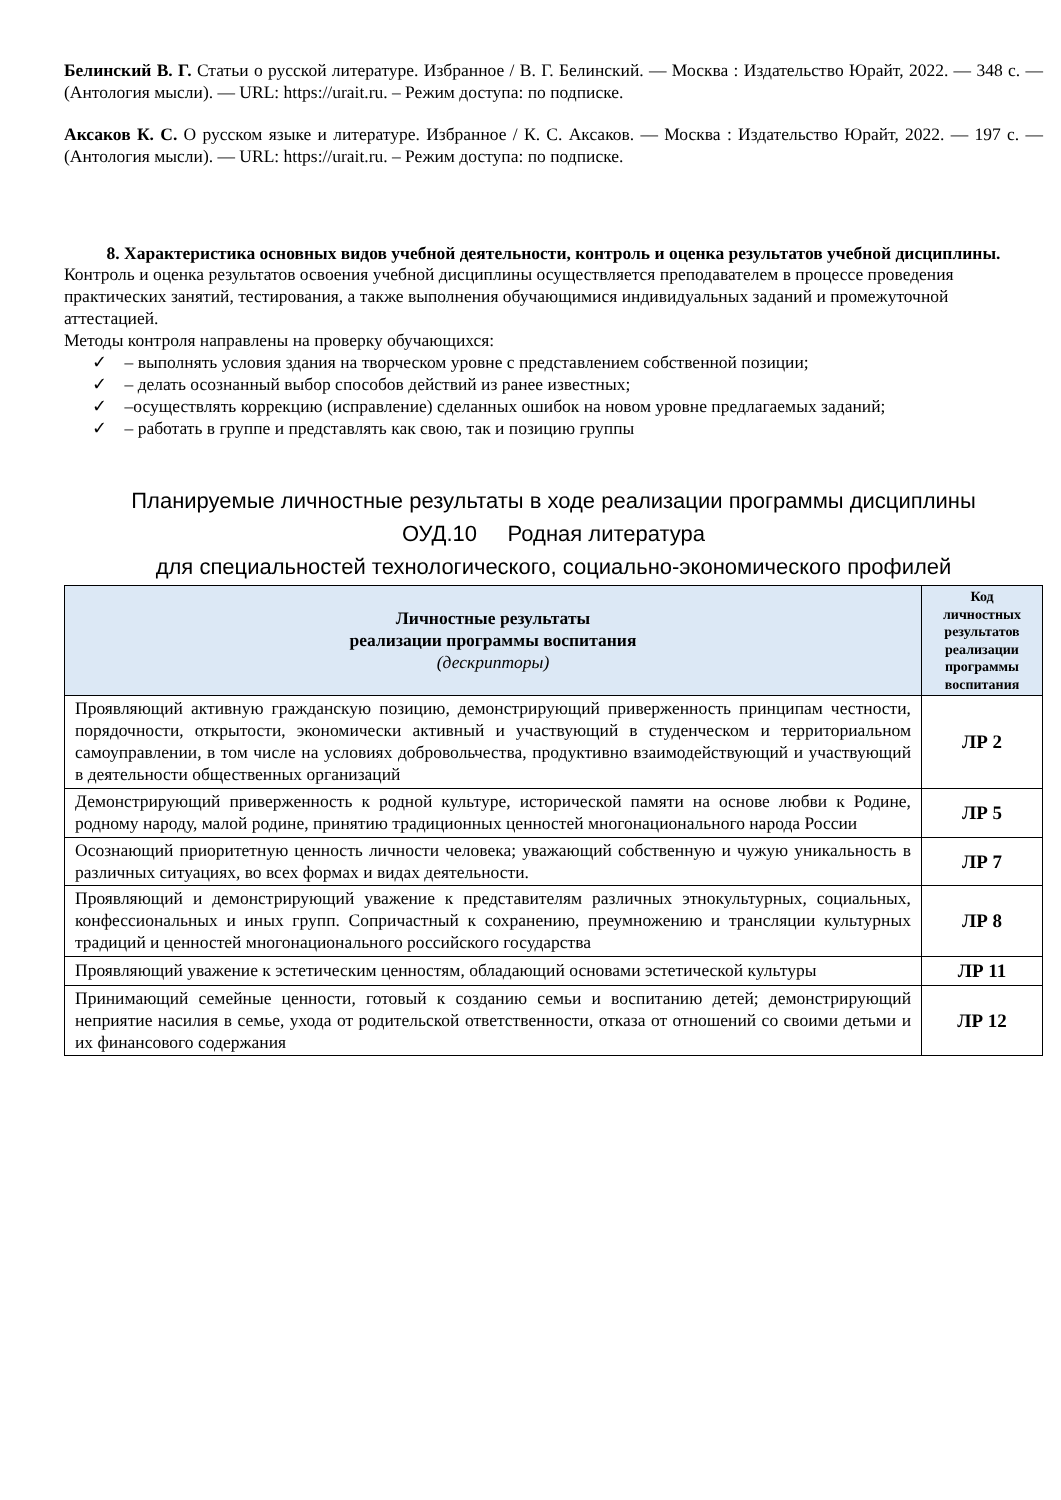Белинский В. Г. Статьи о русской литературе. Избранное / В. Г. Белинский. — Москва : Издательство Юрайт, 2022. — 348 с. — (Антология мысли). — URL: https://urait.ru. – Режим доступа: по подписке.
Аксаков К. С. О русском языке и литературе. Избранное / К. С. Аксаков. — Москва : Издательство Юрайт, 2022. — 197 с. — (Антология мысли). — URL: https://urait.ru. – Режим доступа: по подписке.
8. Характеристика основных видов учебной деятельности, контроль и оценка результатов учебной дисциплины.
Контроль и оценка результатов освоения учебной дисциплины осуществляется преподавателем в процессе проведения практических занятий, тестирования, а также выполнения обучающимися индивидуальных заданий и промежуточной аттестацией.
Методы контроля направлены на проверку обучающихся:
✓ – выполнять условия здания на творческом уровне с представлением собственной позиции;
✓ – делать осознанный выбор способов действий из ранее известных;
✓ –осуществлять коррекцию (исправление) сделанных ошибок на новом уровне предлагаемых заданий;
✓ – работать в группе и представлять как свою, так и позицию группы
Планируемые личностные результаты в ходе реализации программы дисциплины
ОУД.10 Родная литература
для специальностей технологического, социально-экономического профилей
| Личностные результаты реализации программы воспитания (дескрипторы) | Код личностных результатов реализации программы воспитания |
| --- | --- |
| Проявляющий активную гражданскую позицию, демонстрирующий приверженность принципам честности, порядочности, открытости, экономически активный и участвующий в студенческом и территориальном самоуправлении, в том числе на условиях добровольчества, продуктивно взаимодействующий и участвующий в деятельности общественных организаций | ЛР 2 |
| Демонстрирующий приверженность к родной культуре, исторической памяти на основе любви к Родине, родному народу, малой родине, принятию традиционных ценностей многонационального народа России | ЛР 5 |
| Осознающий приоритетную ценность личности человека; уважающий собственную и чужую уникальность в различных ситуациях, во всех формах и видах деятельности. | ЛР 7 |
| Проявляющий и демонстрирующий уважение к представителям различных этнокультурных, социальных, конфессиональных и иных групп. Сопричастный к сохранению, преумножению и трансляции культурных традиций и ценностей многонационального российского государства | ЛР 8 |
| Проявляющий уважение к эстетическим ценностям, обладающий основами эстетической культуры | ЛР 11 |
| Принимающий семейные ценности, готовый к созданию семьи и воспитанию детей; демонстрирующий неприятие насилия в семье, ухода от родительской ответственности, отказа от отношений со своими детьми и их финансового содержания | ЛР 12 |